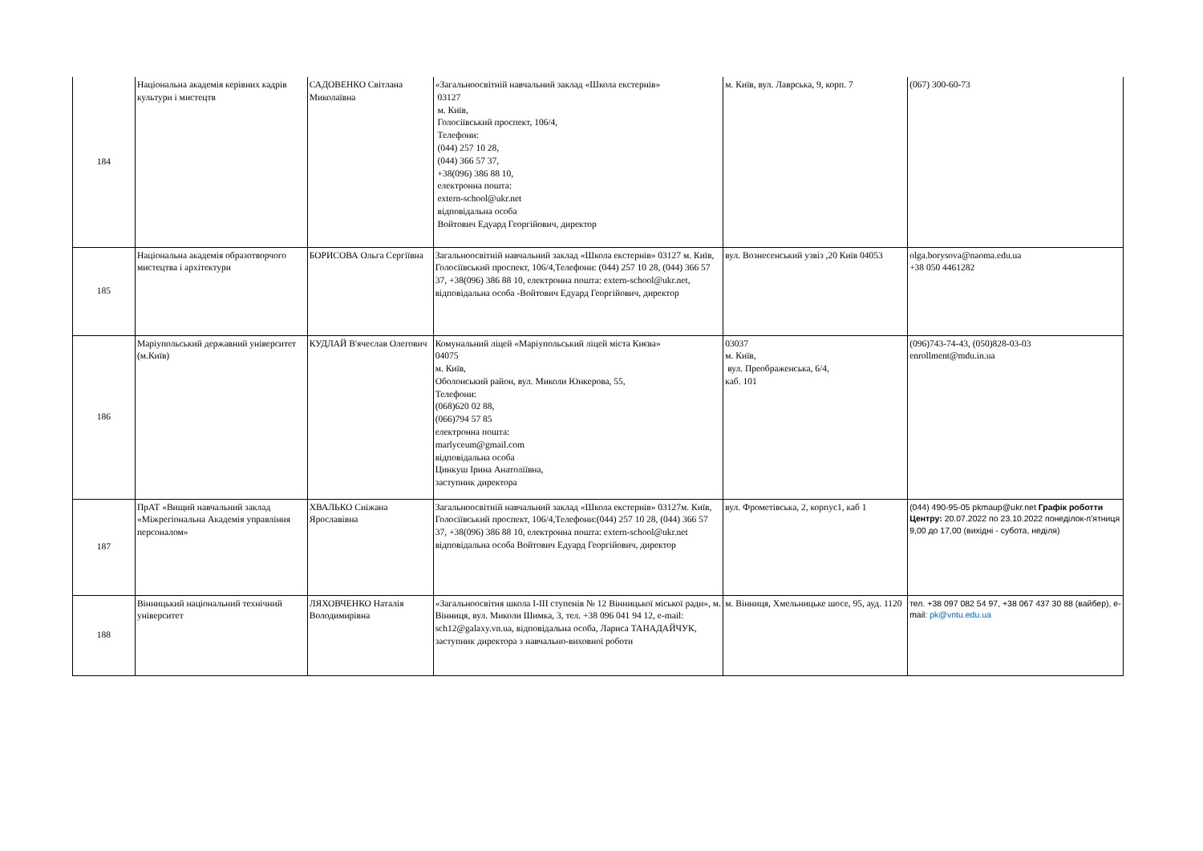| 184 | Національна академія керівних кадрів культури і мистецтв | САДОВЕНКО Світлана Миколаївна | «Загальноосвітній навчальний заклад «Школа екстернів» 03127 м. Київ, Голосіївський проспект, 106/4, Телефони: (044) 257 10 28, (044) 366 57 37, +38(096) 386 88 10, електронна пошта: extern-school@ukr.net відповідальна особа Войтович Едуард Георгійович, директор | м. Київ, вул. Лаврська, 9, корп. 7 | (067) 300-60-73 |
| 185 | Національна академія образотворчого мистецтва і архітектури | БОРИСОВА Ольга Сергіївна | Загальноосвітній навчальний заклад «Школа екстернів» 03127 м. Київ, Голосіївський проспект, 106/4,Телефони: (044) 257 10 28, (044) 366 57 37, +38(096) 386 88 10, електронна пошта: extern-school@ukr.net, відповідальна особа -Войтович Едуард Георгійович, директор | вул. Вознесенський узвіз ,20 Київ 04053 | olga.borysova@naoma.edu.ua +38 050 4461282 |
| 186 | Маріупольський державний університет (м.Київ) | КУДЛАЙ В'ячеслав Олегович | Комунальний ліцей «Маріупольський ліцей міста Києва» 04075 м. Київ, Оболонський район, вул. Миколи Юнкерова, 55, Телефони: (068)620 02 88, (066)794 57 85 електронна пошта: marlyceum@gmail.com відповідальна особа Цинкуш Ірина Анатоліївна, заступник директора | 03037 м. Київ, вул. Преображенська, 6/4, каб. 101 | (096)743-74-43, (050)828-03-03 enrollment@mdu.in.ua |
| 187 | ПрАТ «Вищий навчальний заклад «Міжрегіональна Академія управління персоналом» | ХВАЛЬКО Сніжана Ярославівна | Загальноосвітній навчальний заклад «Школа екстернів» 03127м. Київ, Голосіївський проспект, 106/4,Телефони:(044) 257 10 28, (044) 366 57 37, +38(096) 386 88 10, електронна пошта: extern-school@ukr.net відповідальна особа Войтович Едуард Георгійович, директор | вул. Фрометівська, 2, корпус1, каб 1 | (044) 490-95-05 pkmaup@ukr.net Графік роботти Центру: 20.07.2022 по 23.10.2022 понеділок-п'ятниця 9,00 до 17,00 (вихідні - субота, неділя) |
| 188 | Вінницький національний технічний університет | ЛЯХОВЧЕНКО Наталія Володимирівна | «Загальноосвітня школа І-ІІІ ступенів № 12 Вінницької міської ради», м. Вінниця, вул. Миколи Шимка, 3, тел. +38 096 041 94 12, e-mail: sch12@galaxy.vn.ua, відповідальна особа, Лариса ТАНАДАЙЧУК, заступник директора з навчально-виховної роботи | м. Вінниця, Хмельницьке шосе, 95, ауд. 1120 | тел. +38 097 082 54 97, +38 067 437 30 88 (вайбер), e-mail: pk@vntu.edu.ua |